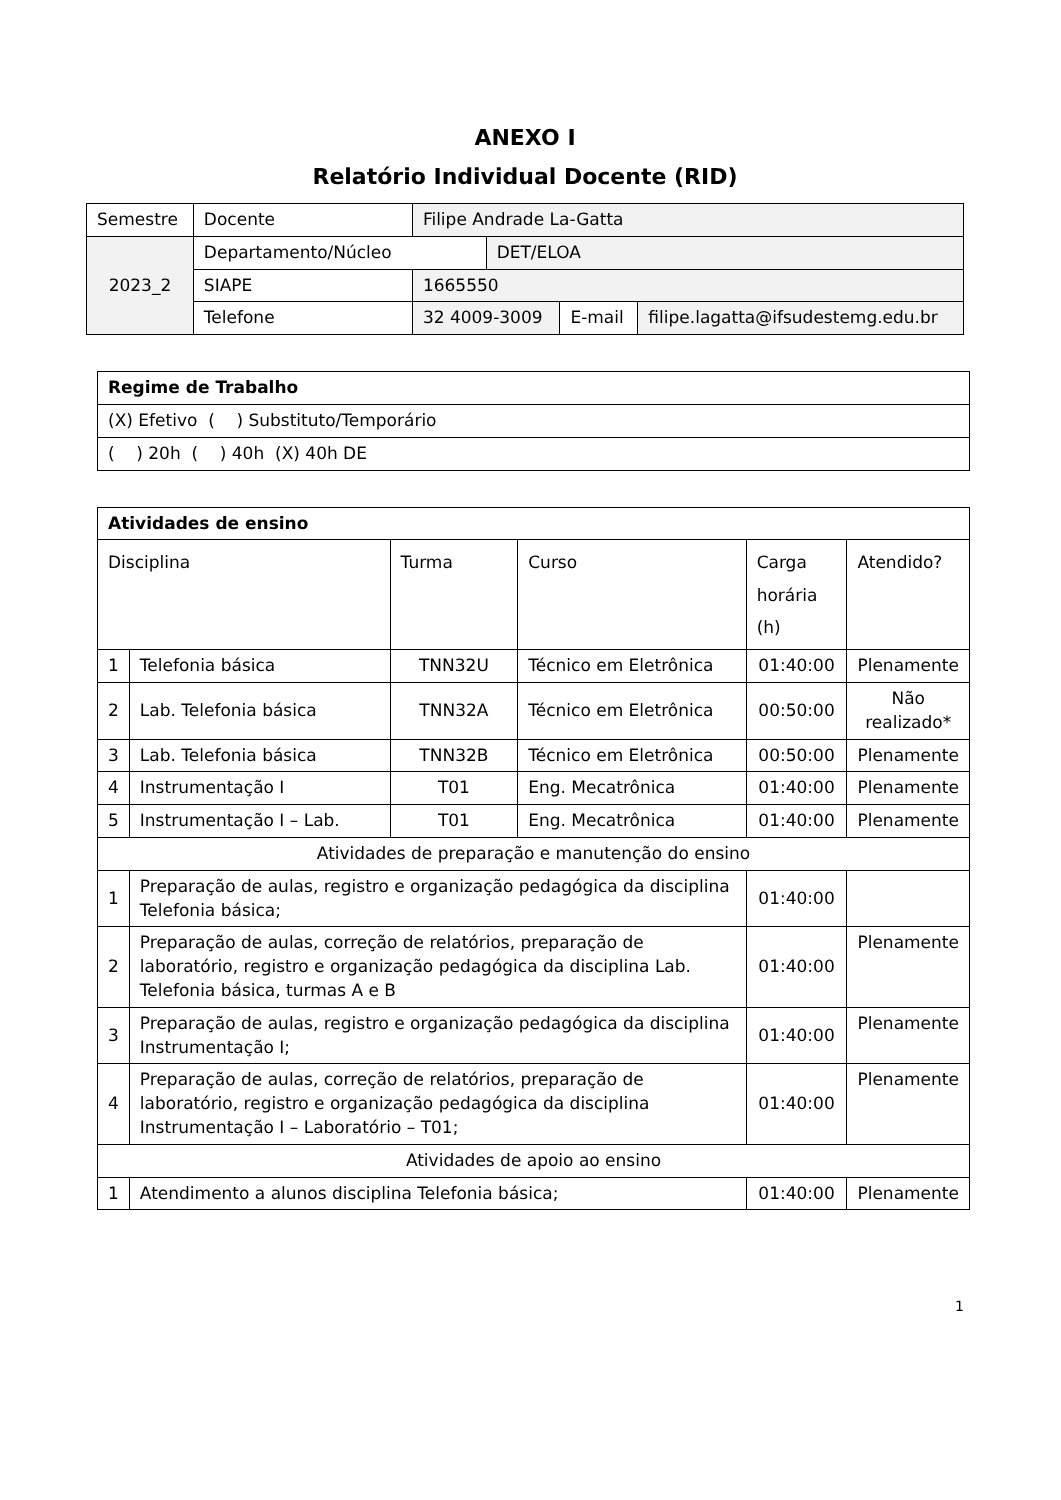ANEXO I
Relatório Individual Docente (RID)
| Semestre | Docente | Filipe Andrade La-Gatta | | | |
| 2023_2 | Departamento/Núcleo | | DET/ELOA | | |
| | SIAPE | 1665550 | | | |
| | Telefone | 32 4009-3009 | | E-mail | filipe.lagatta@ifsudestemg.edu.br |
| Regime de Trabalho |
| (X) Efetivo ( ) Substituto/Temporário |
| ( ) 20h ( ) 40h (X) 40h DE |
| Atividades de ensino | | | | | |
| Disciplina | | Turma | Curso | Carga horária (h) | Atendido? |
| 1 | Telefonia básica | TNN32U | Técnico em Eletrônica | 01:40:00 | Plenamente |
| 2 | Lab. Telefonia básica | TNN32A | Técnico em Eletrônica | 00:50:00 | Não realizado* |
| 3 | Lab. Telefonia básica | TNN32B | Técnico em Eletrônica | 00:50:00 | Plenamente |
| 4 | Instrumentação I | T01 | Eng. Mecatrônica | 01:40:00 | Plenamente |
| 5 | Instrumentação I – Lab. | T01 | Eng. Mecatrônica | 01:40:00 | Plenamente |
| Atividades de preparação e manutenção do ensino | | | | | |
| 1 | Preparação de aulas, registro e organização pedagógica da disciplina Telefonia básica; | | | 01:40:00 | |
| 2 | Preparação de aulas, correção de relatórios, preparação de laboratório, registro e organização pedagógica da disciplina Lab. Telefonia básica, turmas A e B | | | 01:40:00 | Plenamente |
| 3 | Preparação de aulas, registro e organização pedagógica da disciplina Instrumentação I; | | | 01:40:00 | Plenamente |
| 4 | Preparação de aulas, correção de relatórios, preparação de laboratório, registro e organização pedagógica da disciplina Instrumentação I – Laboratório – T01; | | | 01:40:00 | Plenamente |
| Atividades de apoio ao ensino | | | | | |
| 1 | Atendimento a alunos disciplina Telefonia básica; | | | 01:40:00 | Plenamente |
1